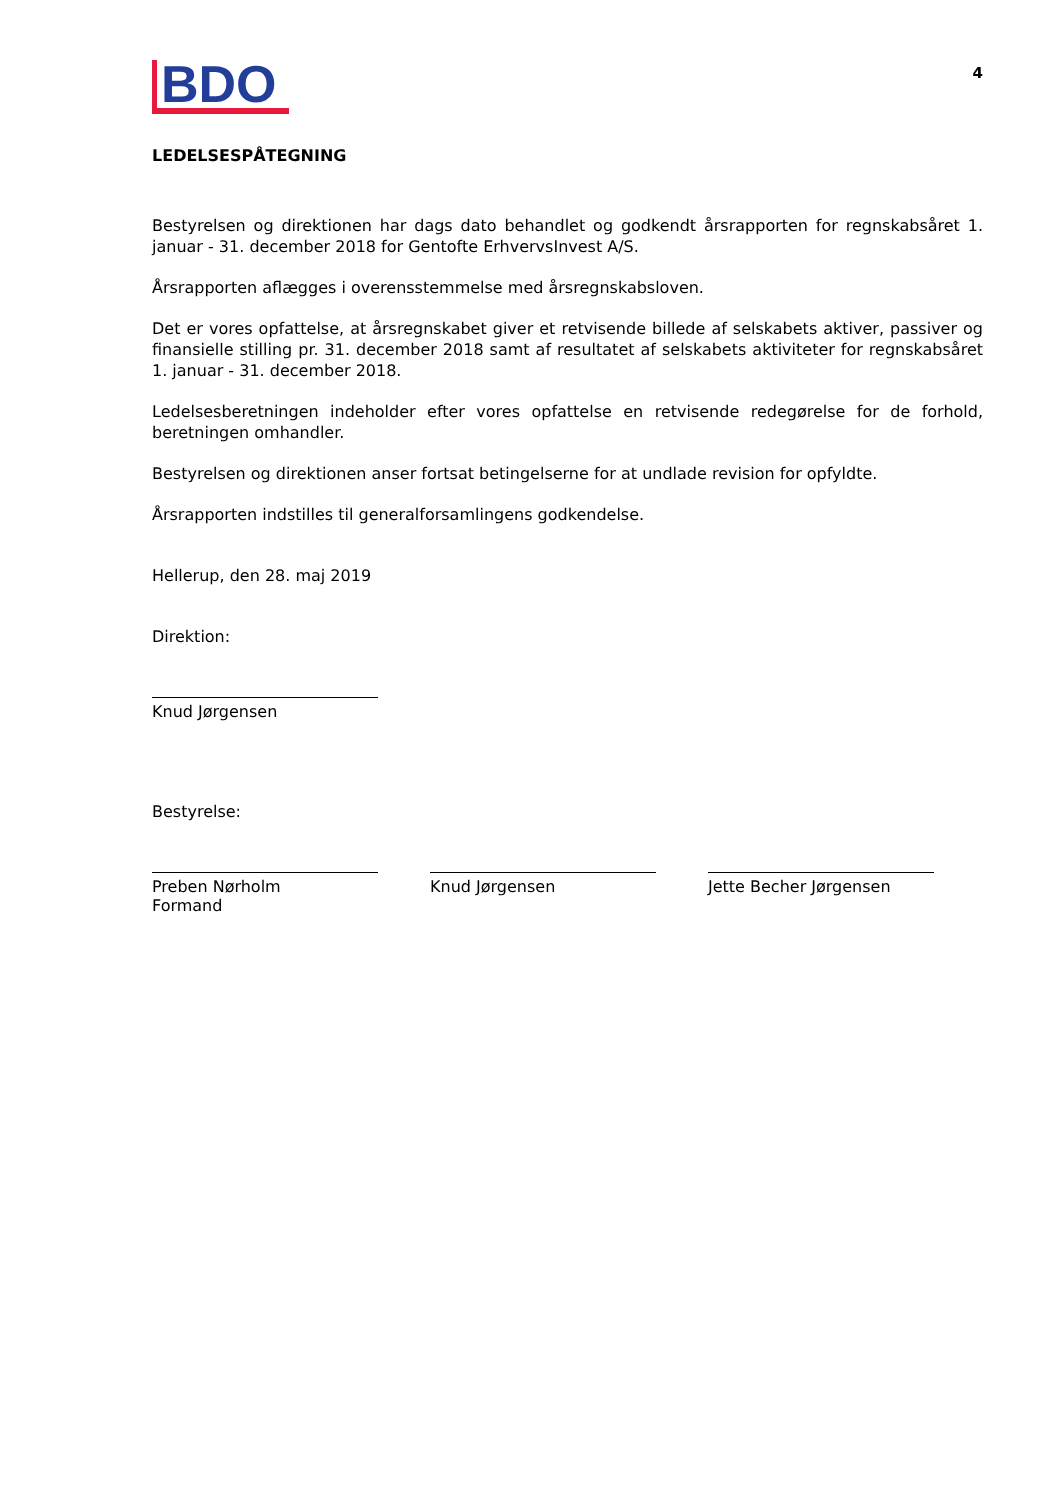BDO
4
LEDELSESPÅTEGNING
Bestyrelsen og direktionen har dags dato behandlet og godkendt årsrapporten for regnskabsåret 1. januar - 31. december 2018 for Gentofte ErhvervsInvest A/S.
Årsrapporten aflægges i overensstemmelse med årsregnskabsloven.
Det er vores opfattelse, at årsregnskabet giver et retvisende billede af selskabets aktiver, passiver og finansielle stilling pr. 31. december 2018 samt af resultatet af selskabets aktiviteter for regnskabsåret 1. januar - 31. december 2018.
Ledelsesberetningen indeholder efter vores opfattelse en retvisende redegørelse for de forhold, beretningen omhandler.
Bestyrelsen og direktionen anser fortsat betingelserne for at undlade revision for opfyldte.
Årsrapporten indstilles til generalforsamlingens godkendelse.
Hellerup, den 28. maj 2019
Direktion:
Knud Jørgensen
Bestyrelse:
Preben Nørholm
Formand
Knud Jørgensen Jette Becher Jørgensen